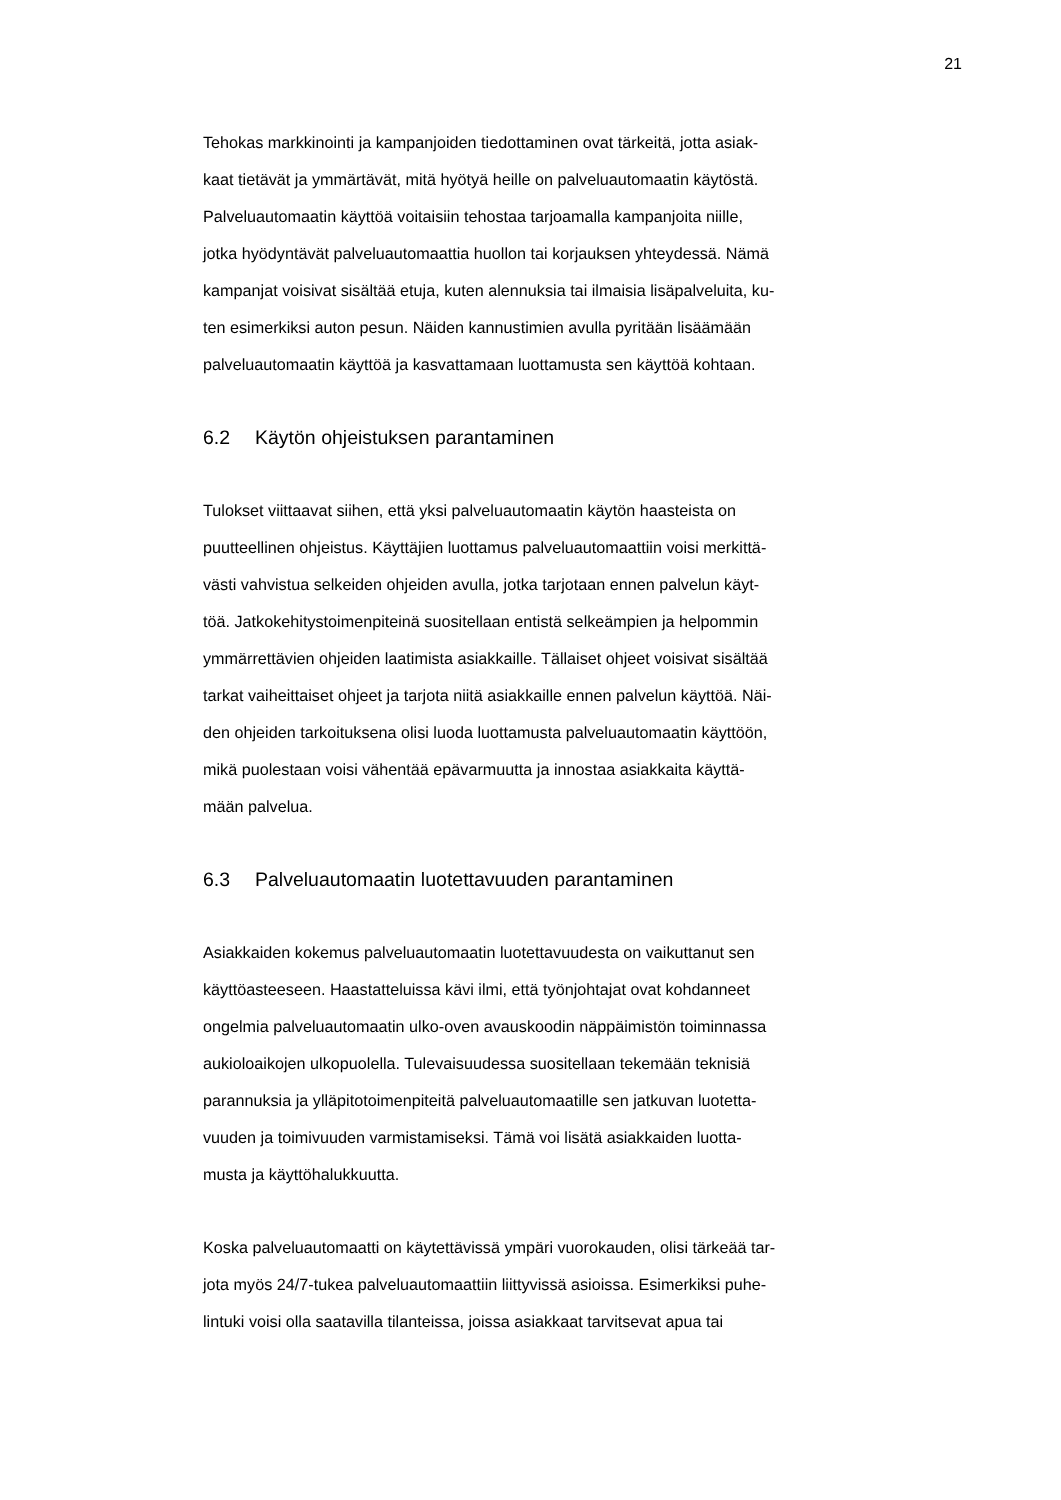21
Tehokas markkinointi ja kampanjoiden tiedottaminen ovat tärkeitä, jotta asiak-
kaat tietävät ja ymmärtävät, mitä hyötyä heille on palveluautomaatin käytöstä.
Palveluautomaatin käyttöä voitaisiin tehostaa tarjoamalla kampanjoita niille,
jotka hyödyntävät palveluautomaattia huollon tai korjauksen yhteydessä. Nämä
kampanjat voisivat sisältää etuja, kuten alennuksia tai ilmaisia lisäpalveluita, ku-
ten esimerkiksi auton pesun. Näiden kannustimien avulla pyritään lisäämään
palveluautomaatin käyttöä ja kasvattamaan luottamusta sen käyttöä kohtaan.
6.2 Käytön ohjeistuksen parantaminen
Tulokset viittaavat siihen, että yksi palveluautomaatin käytön haasteista on
puutteellinen ohjeistus. Käyttäjien luottamus palveluautomaattiin voisi merkittä-
västi vahvistua selkeiden ohjeiden avulla, jotka tarjotaan ennen palvelun käyt-
töä. Jatkokehitystoimenpiteinä suositellaan entistä selkeämpien ja helpommin
ymmärrettävien ohjeiden laatimista asiakkaille. Tällaiset ohjeet voisivat sisältää
tarkat vaiheittaiset ohjeet ja tarjota niitä asiakkaille ennen palvelun käyttöä. Näi-
den ohjeiden tarkoituksena olisi luoda luottamusta palveluautomaatin käyttöön,
mikä puolestaan voisi vähentää epävarmuutta ja innostaa asiakkaita käyttä-
mään palvelua.
6.3 Palveluautomaatin luotettavuuden parantaminen
Asiakkaiden kokemus palveluautomaatin luotettavuudesta on vaikuttanut sen
käyttöasteeseen. Haastatteluissa kävi ilmi, että työnjohtajat ovat kohdanneet
ongelmia palveluautomaatin ulko-oven avauskoodin näppäimistön toiminnassa
aukioloaikojen ulkopuolella. Tulevaisuudessa suositellaan tekemään teknisiä
parannuksia ja ylläpitotoimenpiteitä palveluautomaatille sen jatkuvan luotetta-
vuuden ja toimivuuden varmistamiseksi. Tämä voi lisätä asiakkaiden luotta-
musta ja käyttöhalukkuutta.
Koska palveluautomaatti on käytettävissä ympäri vuorokauden, olisi tärkeää tar-
jota myös 24/7-tukea palveluautomaattiin liittyvissä asioissa. Esimerkiksi puhe-
lintuki voisi olla saatavilla tilanteissa, joissa asiakkaat tarvitsevat apua tai